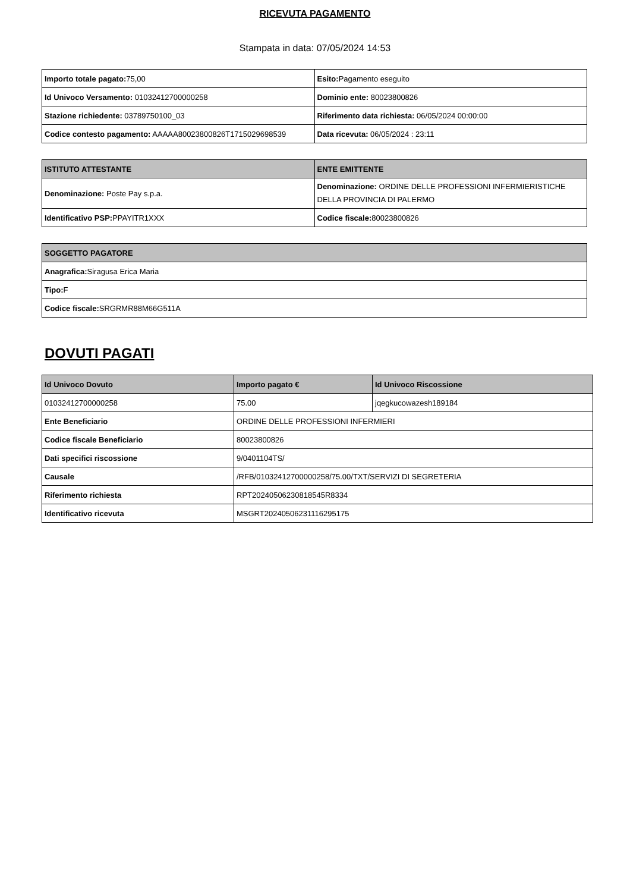RICEVUTA PAGAMENTO
Stampata in data: 07/05/2024 14:53
| Importo totale pagato: 75,00 | Esito: Pagamento eseguito |
| Id Univoco Versamento: 01032412700000258 | Dominio ente: 80023800826 |
| Stazione richiedente: 03789750100_03 | Riferimento data richiesta: 06/05/2024 00:00:00 |
| Codice contesto pagamento: AAAAA80023800826T1715029698539 | Data ricevuta: 06/05/2024 : 23:11 |
| ISTITUTO ATTESTANTE | ENTE EMITTENTE |
| --- | --- |
| Denominazione: Poste Pay s.p.a. | Denominazione: ORDINE DELLE PROFESSIONI INFERMIERISTICHE DELLA PROVINCIA DI PALERMO |
| Identificativo PSP: PPAYITR1XXX | Codice fiscale: 80023800826 |
| SOGGETTO PAGATORE |
| --- |
| Anagrafica: Siragusa Erica Maria |
| Tipo: F |
| Codice fiscale: SRGRMR88M66G511A |
DOVUTI PAGATI
| Id Univoco Dovuto | Importo pagato € | Id Univoco Riscossione |
| --- | --- | --- |
| 01032412700000258 | 75.00 | jqegkucowazesh189184 |
| Ente Beneficiario | ORDINE DELLE PROFESSIONI INFERMIERI | |
| Codice fiscale Beneficiario | 80023800826 | |
| Dati specifici riscossione | 9/0401104TS/ | |
| Causale | /RFB/01032412700000258/75.00/TXT/SERVIZI DI SEGRETERIA | |
| Riferimento richiesta | RPT20240506230818545R8334 | |
| Identificativo ricevuta | MSGRT20240506231116295175 | |